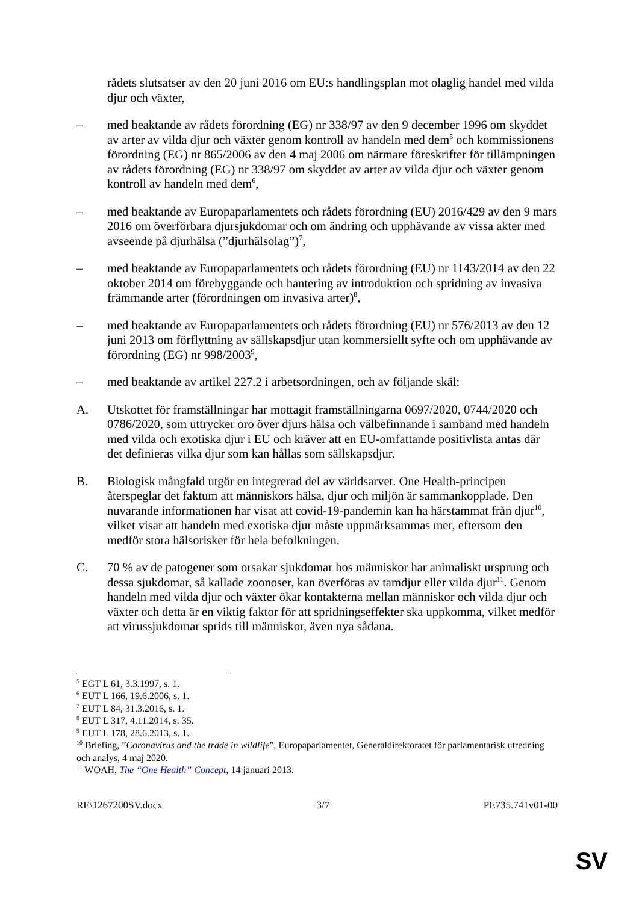rådets slutsatser av den 20 juni 2016 om EU:s handlingsplan mot olaglig handel med vilda djur och växter,
– med beaktande av rådets förordning (EG) nr 338/97 av den 9 december 1996 om skyddet av arter av vilda djur och växter genom kontroll av handeln med dem<sup>5</sup> och kommissionens förordning (EG) nr 865/2006 av den 4 maj 2006 om närmare föreskrifter för tillämpningen av rådets förordning (EG) nr 338/97 om skyddet av arter av vilda djur och växter genom kontroll av handeln med dem<sup>6</sup>,
– med beaktande av Europaparlamentets och rådets förordning (EU) 2016/429 av den 9 mars 2016 om överförbara djursjukdomar och om ändring och upphävande av vissa akter med avseende på djurhälsa (”djurhälsolag”)<sup>7</sup>,
– med beaktande av Europaparlamentets och rådets förordning (EU) nr 1143/2014 av den 22 oktober 2014 om förebyggande och hantering av introduktion och spridning av invasiva främmande arter (förordningen om invasiva arter)<sup>8</sup>,
– med beaktande av Europaparlamentets och rådets förordning (EU) nr 576/2013 av den 12 juni 2013 om förflyttning av sällskapsdjur utan kommersiellt syfte och om upphävande av förordning (EG) nr 998/2003<sup>9</sup>,
– med beaktande av artikel 227.2 i arbetsordningen, och av följande skäl:
A. Utskottet för framställningar har mottagit framställningarna 0697/2020, 0744/2020 och 0786/2020, som uttrycker oro över djurs hälsa och välbefinnande i samband med handeln med vilda och exotiska djur i EU och kräver att en EU-omfattande positivlista antas där det definieras vilka djur som kan hållas som sällskapsdjur.
B. Biologisk mångfald utgör en integrerad del av världsarvet. One Health-principen återspeglar det faktum att människors hälsa, djur och miljön är sammankopplade. Den nuvarande informationen har visat att covid-19-pandemin kan ha härstammat från djur<sup>10</sup>, vilket visar att handeln med exotiska djur måste uppmärksammas mer, eftersom den medför stora hälsorisker för hela befolkningen.
C. 70 % av de patogener som orsakar sjukdomar hos människor har animaliskt ursprung och dessa sjukdomar, så kallade zoonoser, kan överföras av tamdjur eller vilda djur<sup>11</sup>. Genom handeln med vilda djur och växter ökar kontakterna mellan människor och vilda djur och växter och detta är en viktig faktor för att spridningseffekter ska uppkomma, vilket medför att virussjukdomar sprids till människor, även nya sådana.
<sup>5</sup> EGT L 61, 3.3.1997, s. 1.
<sup>6</sup> EUT L 166, 19.6.2006, s. 1.
<sup>7</sup> EUT L 84, 31.3.2016, s. 1.
<sup>8</sup> EUT L 317, 4.11.2014, s. 35.
<sup>9</sup> EUT L 178, 28.6.2013, s. 1.
<sup>10</sup> Briefing, ”Coronavirus and the trade in wildlife”, Europaparlamentet, Generaldirektoratet för parlamentarisk utredning och analys, 4 maj 2020.
<sup>11</sup> WOAH, The “One Health” Concept, 14 januari 2013.
RE\1267200SV.docx 3/7 PE735.741v01-00
SV